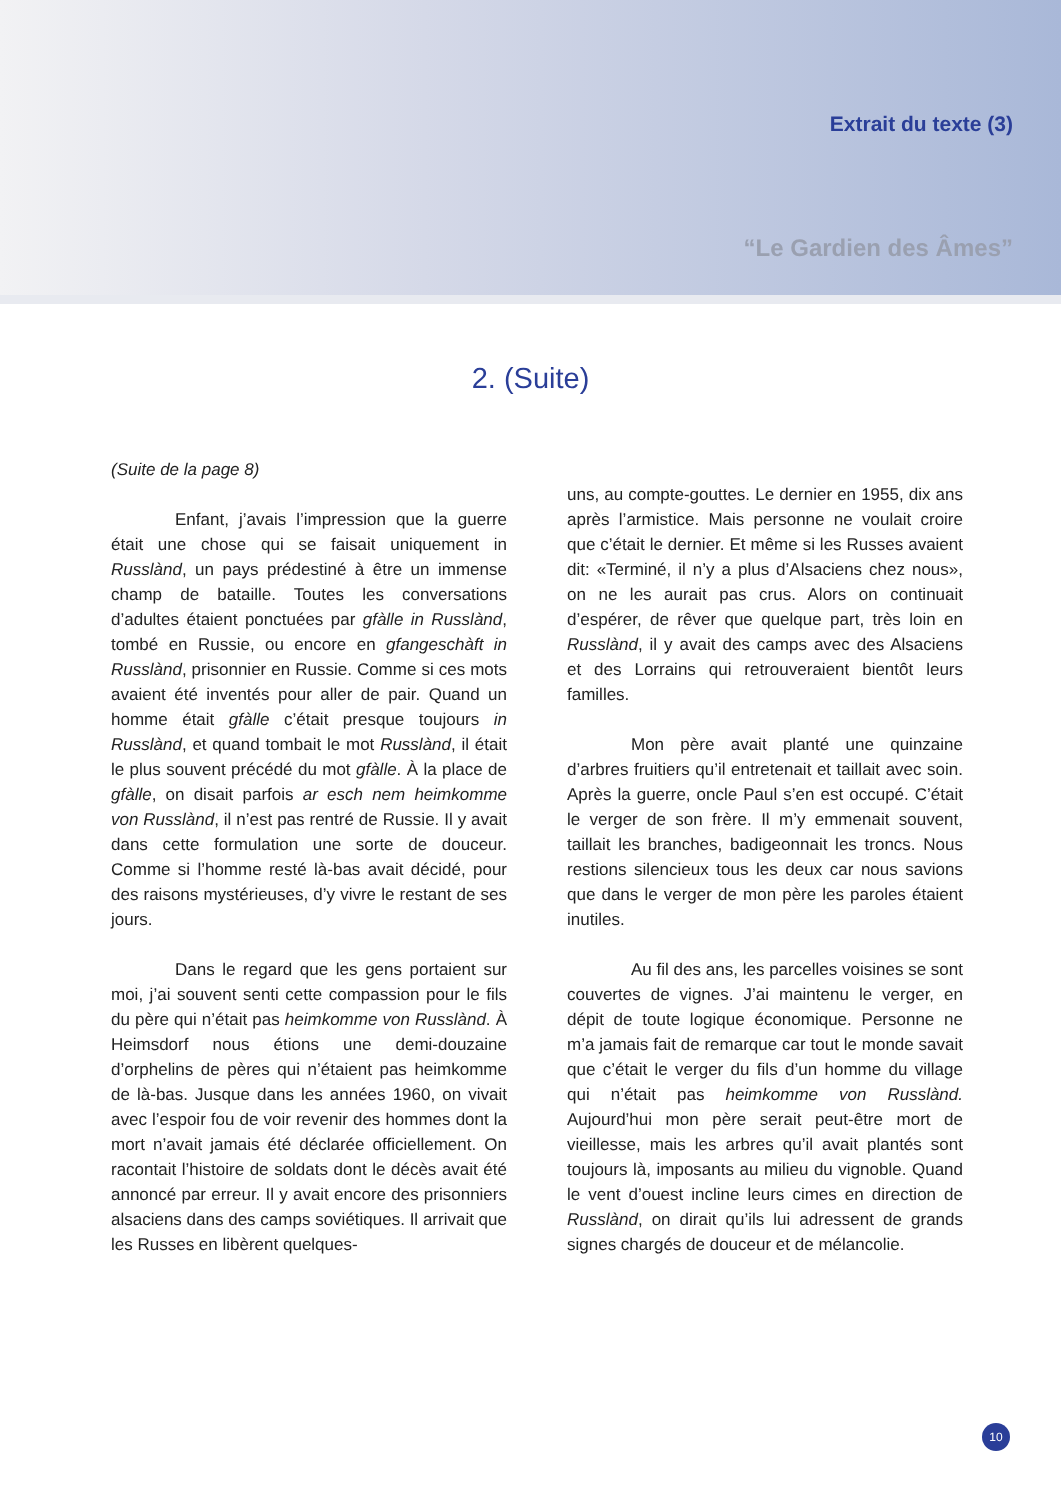Extrait du texte (3)
“Le Gardien des Âmes”
2. (Suite)
(Suite de la page 8)
Enfant, j’avais l’impression que la guerre était une chose qui se faisait uniquement in Russlànd, un pays prédestiné à être un immense champ de bataille. Toutes les conversations d’adultes étaient ponctuées par gfàlle in Russlànd, tombé en Russie, ou encore en gfangeschàft in Russlànd, prisonnier en Russie. Comme si ces mots avaient été inventés pour aller de pair. Quand un homme était gfàlle c’était presque toujours in Russlànd, et quand tombait le mot Russlànd, il était le plus souvent précédé du mot gfàlle. À la place de gfàlle, on disait parfois ar esch nem heimkomme von Russlànd, il n’est pas rentré de Russie. Il y avait dans cette formulation une sorte de douceur. Comme si l’homme resté là-bas avait décidé, pour des raisons mystérieuses, d’y vivre le restant de ses jours.
Dans le regard que les gens portaient sur moi, j’ai souvent senti cette compassion pour le fils du père qui n’était pas heimkomme von Russlànd. À Heimsdorf nous étions une demi-douzaine d’orphelins de pères qui n’étaient pas heimkomme de là-bas. Jusque dans les années 1960, on vivait avec l’espoir fou de voir revenir des hommes dont la mort n’avait jamais été déclarée officiellement. On racontait l’histoire de soldats dont le décès avait été annoncé par erreur. Il y avait encore des prisonniers alsaciens dans des camps soviétiques. Il arrivait que les Russes en libèrent quelques-
uns, au compte-gouttes. Le dernier en 1955, dix ans après l’armistice. Mais personne ne voulait croire que c’était le dernier. Et même si les Russes avaient dit: «Terminé, il n’y a plus d’Alsaciens chez nous», on ne les aurait pas crus. Alors on continuait d’espérer, de rêver que quelque part, très loin en Russlànd, il y avait des camps avec des Alsaciens et des Lorrains qui retrouveraient bientôt leurs familles.
Mon père avait planté une quinzaine d’arbres fruitiers qu’il entretenait et taillait avec soin. Après la guerre, oncle Paul s’en est occupé. C’était le verger de son frère. Il m’y emmenait souvent, taillait les branches, badigeonnait les troncs. Nous restions silencieux tous les deux car nous savions que dans le verger de mon père les paroles étaient inutiles.
Au fil des ans, les parcelles voisines se sont couvertes de vignes. J’ai maintenu le verger, en dépit de toute logique économique. Personne ne m’a jamais fait de remarque car tout le monde savait que c’était le verger du fils d’un homme du village qui n’était pas heimkomme von Russlànd. Aujourd’hui mon père serait peut-être mort de vieillesse, mais les arbres qu’il avait plantés sont toujours là, imposants au milieu du vignoble. Quand le vent d’ouest incline leurs cimes en direction de Russlànd, on dirait qu’ils lui adressent de grands signes chargés de douceur et de mélancolie.
10